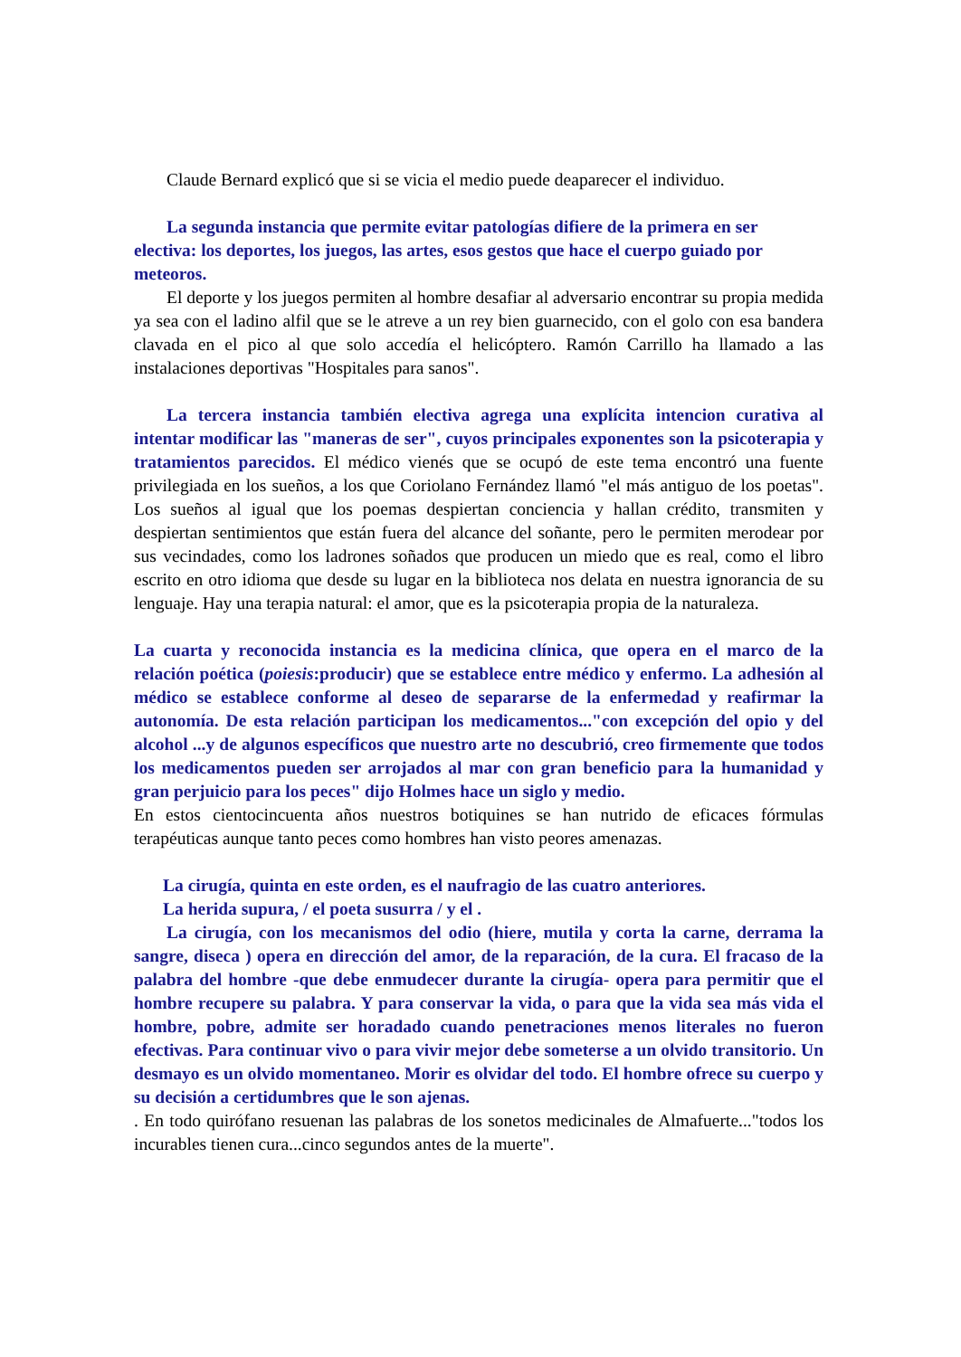Claude Bernard explicó que si se vicia el medio puede deaparecer el individuo.
La segunda instancia que permite evitar patologías difiere de la primera en ser electiva: los deportes, los juegos, las artes, esos gestos que hace el cuerpo guiado por meteoros.
El deporte y los juegos permiten al hombre desafiar al adversario encontrar su propia medida ya sea con el ladino alfil que se le atreve a un rey bien guarnecido, con el golo con esa bandera clavada en el pico al que solo accedía el helicóptero. Ramón Carrillo ha llamado a las instalaciones deportivas "Hospitales para sanos".
La tercera instancia también electiva agrega una explícita intencion curativa al intentar modificar las "maneras de ser", cuyos principales exponentes son la psicoterapia y tratamientos parecidos. El médico vienés que se ocupó de este tema encontró una fuente privilegiada en los sueños, a los que Coriolano Fernández llamó "el más antiguo de los poetas". Los sueños al igual que los poemas despiertan conciencia y hallan crédito, transmiten y despiertan sentimientos que están fuera del alcance del soñante, pero le permiten merodear por sus vecindades, como los ladrones soñados que producen un miedo que es real, como el libro escrito en otro idioma que desde su lugar en la biblioteca nos delata en nuestra ignorancia de su lenguaje. Hay una terapia natural: el amor, que es la psicoterapia propia de la naturaleza.
La cuarta y reconocida instancia es la medicina clínica, que opera en el marco de la relación poética (poiesis:producir) que se establece entre médico y enfermo. La adhesión al médico se establece conforme al deseo de separarse de la enfermedad y reafirmar la autonomía. De esta relación participan los medicamentos..."con excepción del opio y del alcohol ...y de algunos específicos que nuestro arte no descubrió, creo firmemente que todos los medicamentos pueden ser arrojados al mar con gran beneficio para la humanidad y gran perjuicio para los peces" dijo Holmes hace un siglo y medio.
En estos cientocincuenta años nuestros botiquines se han nutrido de eficaces fórmulas terapéuticas aunque tanto peces como hombres han visto peores amenazas.
La cirugía, quinta en este orden, es el naufragio de las cuatro anteriores.
La herida supura, / el poeta susurra / y el .
La cirugía, con los mecanismos del odio (hiere, mutila y corta la carne, derrama la sangre, diseca ) opera en dirección del amor, de la reparación, de la cura. El fracaso de la palabra del hombre -que debe enmudecer durante la cirugía- opera para permitir que el hombre recupere su palabra. Y para conservar la vida, o para que la vida sea más vida el hombre, pobre, admite ser horadado cuando penetraciones menos literales no fueron efectivas. Para continuar vivo o para vivir mejor debe someterse a un olvido transitorio. Un desmayo es un olvido momentaneo. Morir es olvidar del todo. El hombre ofrece su cuerpo y su decisión a certidumbres que le son ajenas.
. En todo quirófano resuenan las palabras de los sonetos medicinales de Almafuerte..."todos los incurables tienen cura...cinco segundos antes de la muerte".